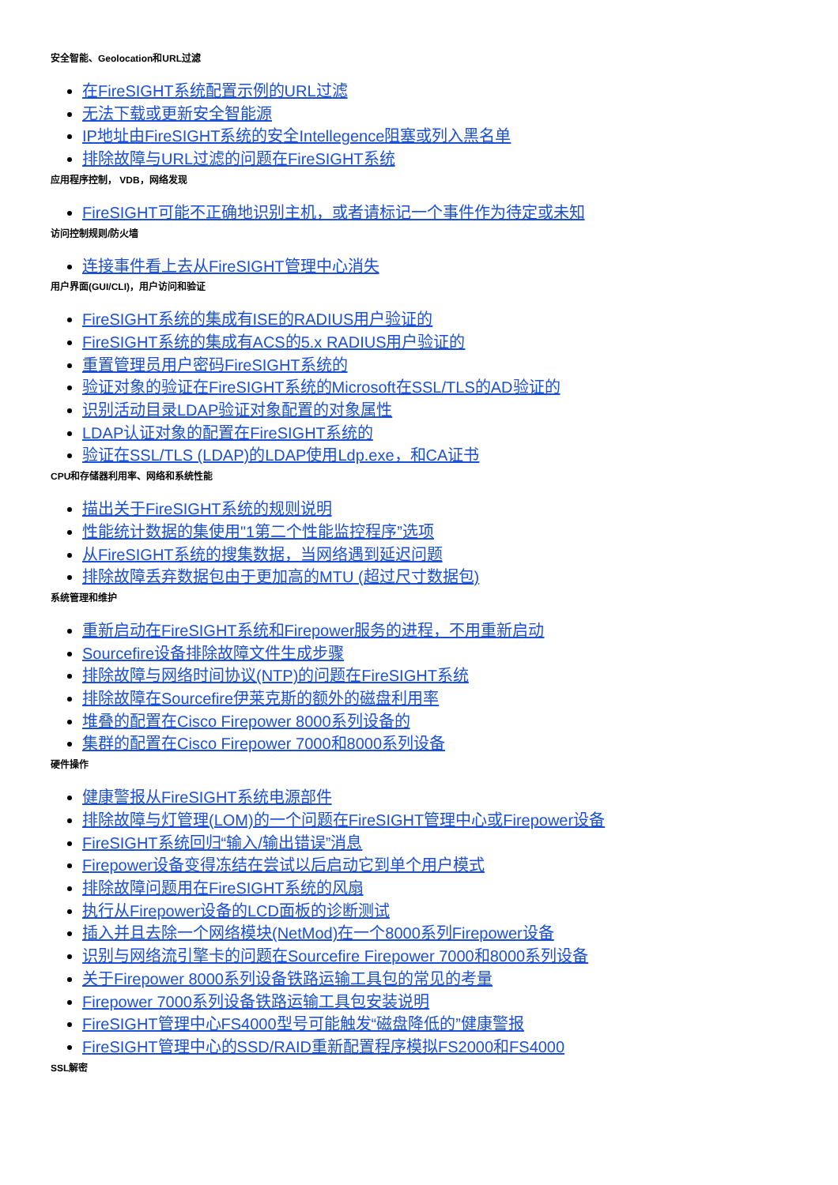安全智能、Geolocation和URL过滤
在FireSIGHT系统配置示例的URL过滤
无法下载或更新安全智能源
IP地址由FireSIGHT系统的安全Intellegence阻塞或列入黑名单
排除故障与URL过滤的问题在FireSIGHT系统
应用程序控制， VDB，网络发现
FireSIGHT可能不正确地识别主机，或者请标记一个事件作为待定或未知
访问控制规则/防火墙
连接事件看上去从FireSIGHT管理中心消失
用户界面(GUI/CLI)，用户访问和验证
FireSIGHT系统的集成有ISE的RADIUS用户验证的
FireSIGHT系统的集成有ACS的5.x RADIUS用户验证的
重置管理员用户密码FireSIGHT系统的
验证对象的验证在FireSIGHT系统的Microsoft在SSL/TLS的AD验证的
识别活动目录LDAP验证对象配置的对象属性
LDAP认证对象的配置在FireSIGHT系统的
验证在SSL/TLS (LDAP)的LDAP使用Ldp.exe，和CA证书
CPU和存储器利用率、网络和系统性能
描出关于FireSIGHT系统的规则说明
性能统计数据的集使用"1第二个性能监控程序”选项
从FireSIGHT系统的搜集数据，当网络遇到延迟问题
排除故障丢弃数据包由于更加高的MTU (超过尺寸数据包)
系统管理和维护
重新启动在FireSIGHT系统和Firepower服务的进程，不用重新启动
Sourcefire设备排除故障文件生成步骤
排除故障与网络时间协议(NTP)的问题在FireSIGHT系统
排除故障在Sourcefire伊莱克斯的额外的磁盘利用率
堆叠的配置在Cisco Firepower 8000系列设备的
集群的配置在Cisco Firepower 7000和8000系列设备
硬件操作
健康警报从FireSIGHT系统电源部件
排除故障与灯管理(LOM)的一个问题在FireSIGHT管理中心或Firepower设备
FireSIGHT系统回归“输入/输出错误”消息
Firepower设备变得冻结在尝试以后启动它到单个用户模式
排除故障问题用在FireSIGHT系统的风扇
执行从Firepower设备的LCD面板的诊断测试
插入并且去除一个网络模块(NetMod)在一个8000系列Firepower设备
识别与网络流引擎卡的问题在Sourcefire Firepower 7000和8000系列设备
关于Firepower 8000系列设备铁路运输工具包的常见的考量
Firepower 7000系列设备铁路运输工具包安装说明
FireSIGHT管理中心FS4000型号可能触发“磁盘降低的”健康警报
FireSIGHT管理中心的SSD/RAID重新配置程序模拟FS2000和FS4000
SSL解密